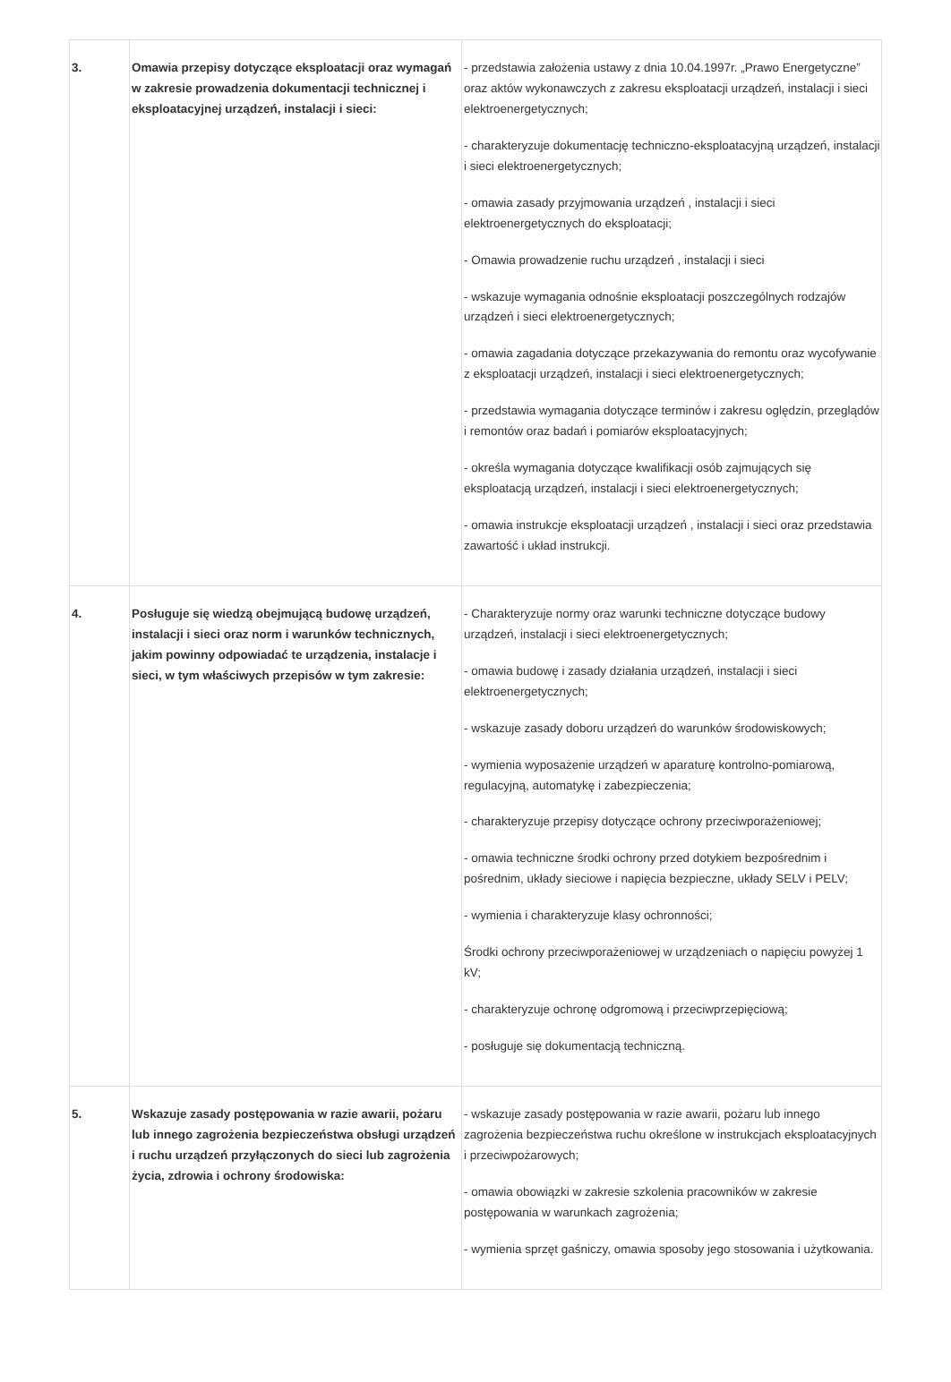| 3. | Omawia przepisy dotyczące eksploatacji oraz wymagań w zakresie prowadzenia dokumentacji technicznej i eksploatacyjnej urządzeń, instalacji i sieci: | - przedstawia założenia ustawy z dnia 10.04.1997r. „Prawo Energetyczne” oraz aktów wykonawczych z zakresu eksploatacji urządzeń, instalacji i sieci elektroenergetycznych; - charakteryzuje dokumentację techniczno-eksploatacyjną urządzeń, instalacji i sieci elektroenergetycznych; - omawia zasady przyjmowania urządzeń , instalacji i sieci elektroenergetycznych do eksploatacji; - Omawia prowadzenie ruchu urządzeń , instalacji i sieci - wskazuje wymagania odnośnie eksploatacji poszczególnych rodzajów urządzeń i sieci elektroenergetycznych; - omawia zagadania dotyczące przekazywania do remontu oraz wycofywanie z eksploatacji urządzeń, instalacji i sieci elektroenergetycznych; - przedstawia wymagania dotyczące terminów i zakresu oględzin, przeglądów i remontów oraz badań i pomiarów eksploatacyjnych; - określa wymagania dotyczące kwalifikacji osób zajmujących się eksploatacją urządzeń, instalacji i sieci elektroenergetycznych; - omawia instrukcje eksploatacji urządzeń , instalacji i sieci oraz przedstawia zawartość i układ instrukcji. |
| 4. | Posługuje się wiedzą obejmującą budowę urządzeń, instalacji i sieci oraz norm i warunków technicznych, jakim powinny odpowiadać te urządzenia, instalacje i sieci, w tym właściwych przepisów w tym zakresie: | - Charakteryzuje normy oraz warunki techniczne dotyczące budowy urządzeń, instalacji i sieci elektroenergetycznych; - omawia budowę i zasady działania urządzeń, instalacji i sieci elektroenergetycznych; - wskazuje zasady doboru urządzeń do warunków środowiskowych; - wymienia wyposażenie urządzeń w aparaturę kontrolno-pomiarową, regulacyjną, automatykę i zabezpieczenia; - charakteryzuje przepisy dotyczące ochrony przeciwporażeniowej; - omawia techniczne środki ochrony przed dotykiem bezpośrednim i pośrednim, układy sieciowe i napięcia bezpieczne, układy SELV i PELV; - wymienia i charakteryzuje klasy ochronności; Środki ochrony przeciwporażeniowej w urządzeniach o napięciu powyżej 1 kV; - charakteryzuje ochronę odgromową i przeciwprzepięciową; - posługuje się dokumentacją techniczną. |
| 5. | Wskazuje zasady postępowania w razie awarii, pożaru lub innego zagrożenia bezpieczeństwa obsługi urządzeń i ruchu urządzeń przyłączonych do sieci lub zagrożenia życia, zdrowia i ochrony środowiska: | - wskazuje zasady postępowania w razie awarii, pożaru lub innego zagrożenia bezpieczeństwa ruchu określone w instrukcjach eksploatacyjnych i przeciwpożarowych; - omawia obowiązki w zakresie szkolenia pracowników w zakresie postępowania w warunkach zagrożenia; - wymienia sprzęt gaśniczy, omawia sposoby jego stosowania i użytkowania. |